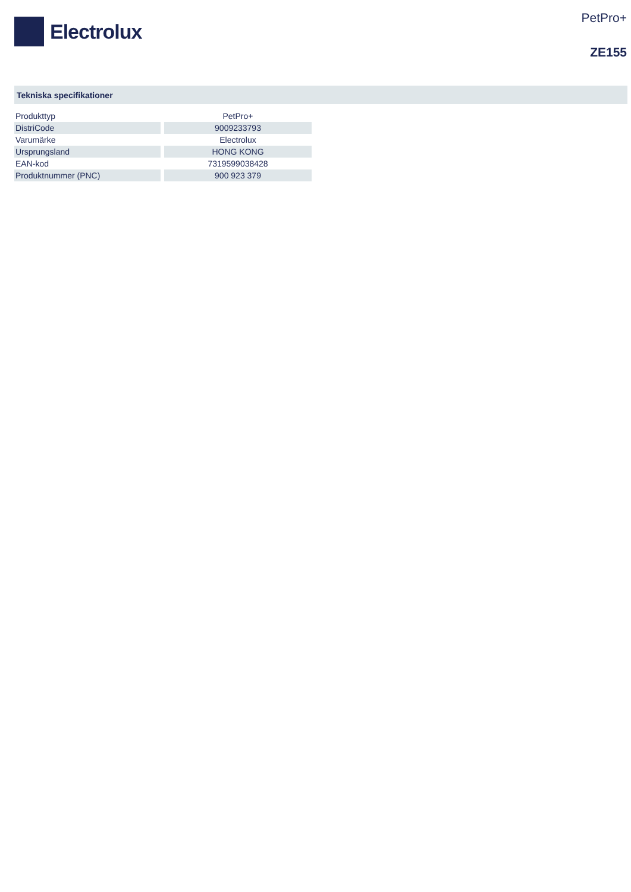Electrolux
PetPro+
ZE155
Tekniska specifikationer
| Produkttyp | PetPro+ |
| DistriCode | 9009233793 |
| Varumärke | Electrolux |
| Ursprungsland | HONG KONG |
| EAN-kod | 7319599038428 |
| Produktnummer (PNC) | 900 923 379 |